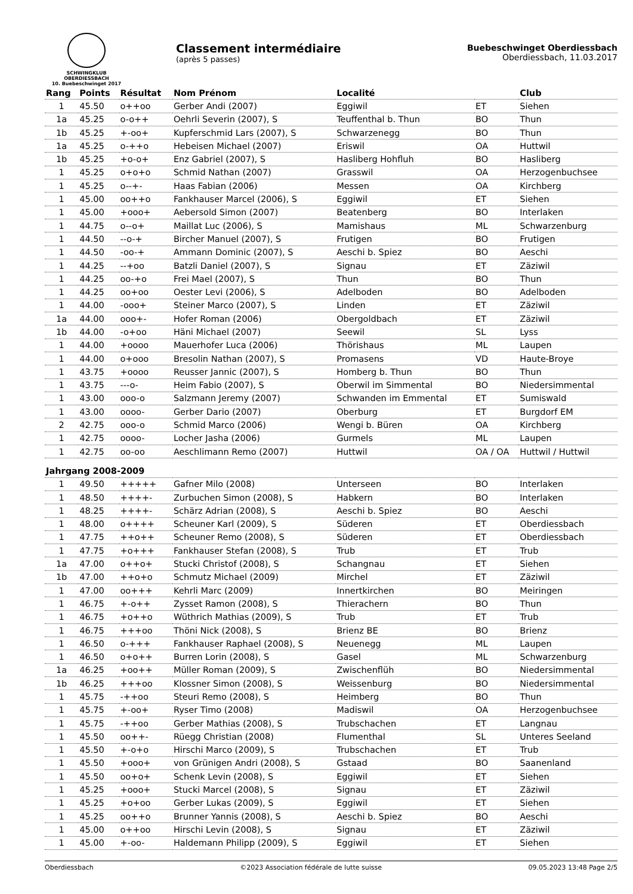SCHWINGKLUB OBERDIESSBACH
10. Buebeschwinget 2017
Classement intermédiaire
(après 5 passes)
Buebeschwinget Oberdiessbach
Oberdiessbach, 11.03.2017
| Rang | Points | Résultat | Nom Prénom | Localité | | Club |
| --- | --- | --- | --- | --- | --- | --- |
| 1 | 45.50 | o++oo | Gerber Andi (2007) | Eggiwil | ET | Siehen |
| 1a | 45.25 | o-o++ | Oehrli Severin (2007), S | Teuffenthal b. Thun | BO | Thun |
| 1b | 45.25 | +-oo+ | Kupferschmid Lars (2007), S | Schwarzenegg | BO | Thun |
| 1a | 45.25 | o-++o | Hebeisen Michael (2007) | Eriswil | OA | Huttwil |
| 1b | 45.25 | +o-o+ | Enz Gabriel (2007), S | Hasliberg Hohfluh | BO | Hasliberg |
| 1 | 45.25 | o+o+o | Schmid Nathan (2007) | Grasswil | OA | Herzogenbuchsee |
| 1 | 45.25 | o--+- | Haas Fabian (2006) | Messen | OA | Kirchberg |
| 1 | 45.00 | oo++o | Fankhauser Marcel (2006), S | Eggiwil | ET | Siehen |
| 1 | 45.00 | +ooo+ | Aebersold Simon (2007) | Beatenberg | BO | Interlaken |
| 1 | 44.75 | o--o+ | Maillat Luc (2006), S | Mamishaus | ML | Schwarzenburg |
| 1 | 44.50 | --o-+ | Bircher Manuel (2007), S | Frutigen | BO | Frutigen |
| 1 | 44.50 | -oo-+ | Ammann Dominic (2007), S | Aeschi b. Spiez | BO | Aeschi |
| 1 | 44.25 | --+oo | Batzli Daniel (2007), S | Signau | ET | Zäziwil |
| 1 | 44.25 | oo-+o | Frei Mael (2007), S | Thun | BO | Thun |
| 1 | 44.25 | oo+oo | Oester Levi (2006), S | Adelboden | BO | Adelboden |
| 1 | 44.00 | -ooo+ | Steiner Marco (2007), S | Linden | ET | Zäziwil |
| 1a | 44.00 | ooo+- | Hofer Roman (2006) | Obergoldbach | ET | Zäziwil |
| 1b | 44.00 | -o+oo | Häni Michael (2007) | Seewil | SL | Lyss |
| 1 | 44.00 | +oooo | Mauerhofer Luca (2006) | Thörishaus | ML | Laupen |
| 1 | 44.00 | o+ooo | Bresolin Nathan (2007), S | Promasens | VD | Haute-Broye |
| 1 | 43.75 | +oooo | Reusser Jannic (2007), S | Homberg b. Thun | BO | Thun |
| 1 | 43.75 | ---o- | Heim Fabio (2007), S | Oberwil im Simmental | BO | Niedersimmental |
| 1 | 43.00 | ooo-o | Salzmann Jeremy (2007) | Schwanden im Emmental | ET | Sumiswald |
| 1 | 43.00 | oooo- | Gerber Dario (2007) | Oberburg | ET | Burgdorf EM |
| 2 | 42.75 | ooo-o | Schmid Marco (2006) | Wengi b. Büren | OA | Kirchberg |
| 1 | 42.75 | oooo- | Locher Jasha (2006) | Gurmels | ML | Laupen |
| 1 | 42.75 | oo-oo | Aeschlimann Remo (2007) | Huttwil | OA / OA | Huttwil / Huttwil |
| Jahrgang 2008-2009 | | | | | | |
| 1 | 49.50 | +++++ | Gafner Milo (2008) | Unterseen | BO | Interlaken |
| 1 | 48.50 | ++++- | Zurbuchen Simon (2008), S | Habkern | BO | Interlaken |
| 1 | 48.25 | ++++- | Schärz Adrian (2008), S | Aeschi b. Spiez | BO | Aeschi |
| 1 | 48.00 | o++++ | Scheuner Karl (2009), S | Süderen | ET | Oberdiessbach |
| 1 | 47.75 | ++o++ | Scheuner Remo (2008), S | Süderen | ET | Oberdiessbach |
| 1 | 47.75 | +o+++ | Fankhauser Stefan (2008), S | Trub | ET | Trub |
| 1a | 47.00 | o++o+ | Stucki Christof (2008), S | Schangnau | ET | Siehen |
| 1b | 47.00 | ++o+o | Schmutz Michael (2009) | Mirchel | ET | Zäziwil |
| 1 | 47.00 | oo+++ | Kehrli Marc (2009) | Innertkirchen | BO | Meiringen |
| 1 | 46.75 | +-o++ | Zysset Ramon (2008), S | Thierachern | BO | Thun |
| 1 | 46.75 | +o++o | Wüthrich Mathias (2009), S | Trub | ET | Trub |
| 1 | 46.75 | +++oo | Thöni Nick (2008), S | Brienz BE | BO | Brienz |
| 1 | 46.50 | o-+++ | Fankhauser Raphael (2008), S | Neuenegg | ML | Laupen |
| 1 | 46.50 | o+o++ | Burren Lorin (2008), S | Gasel | ML | Schwarzenburg |
| 1a | 46.25 | +oo++ | Müller Roman (2009), S | Zwischenflüh | BO | Niedersimmental |
| 1b | 46.25 | +++oo | Klossner Simon (2008), S | Weissenburg | BO | Niedersimmental |
| 1 | 45.75 | -++oo | Steuri Remo (2008), S | Heimberg | BO | Thun |
| 1 | 45.75 | +-oo+ | Ryser Timo (2008) | Madiswil | OA | Herzogenbuchsee |
| 1 | 45.75 | -++oo | Gerber Mathias (2008), S | Trubschachen | ET | Langnau |
| 1 | 45.50 | oo++- | Rüegg Christian (2008) | Flumenthal | SL | Unteres Seeland |
| 1 | 45.50 | +-o+o | Hirschi Marco (2009), S | Trubschachen | ET | Trub |
| 1 | 45.50 | +ooo+ | von Grünigen Andri (2008), S | Gstaad | BO | Saanenland |
| 1 | 45.50 | oo+o+ | Schenk Levin (2008), S | Eggiwil | ET | Siehen |
| 1 | 45.25 | +ooo+ | Stucki Marcel (2008), S | Signau | ET | Zäziwil |
| 1 | 45.25 | +o+oo | Gerber Lukas (2009), S | Eggiwil | ET | Siehen |
| 1 | 45.25 | oo++o | Brunner Yannis (2008), S | Aeschi b. Spiez | BO | Aeschi |
| 1 | 45.00 | o++oo | Hirschi Levin (2008), S | Signau | ET | Zäziwil |
| 1 | 45.00 | +-oo- | Haldemann Philipp (2009), S | Eggiwil | ET | Siehen |
Oberdiessbach ©2023 Association fédérale de lutte suisse 09.05.2023 13:48 Page 2/5